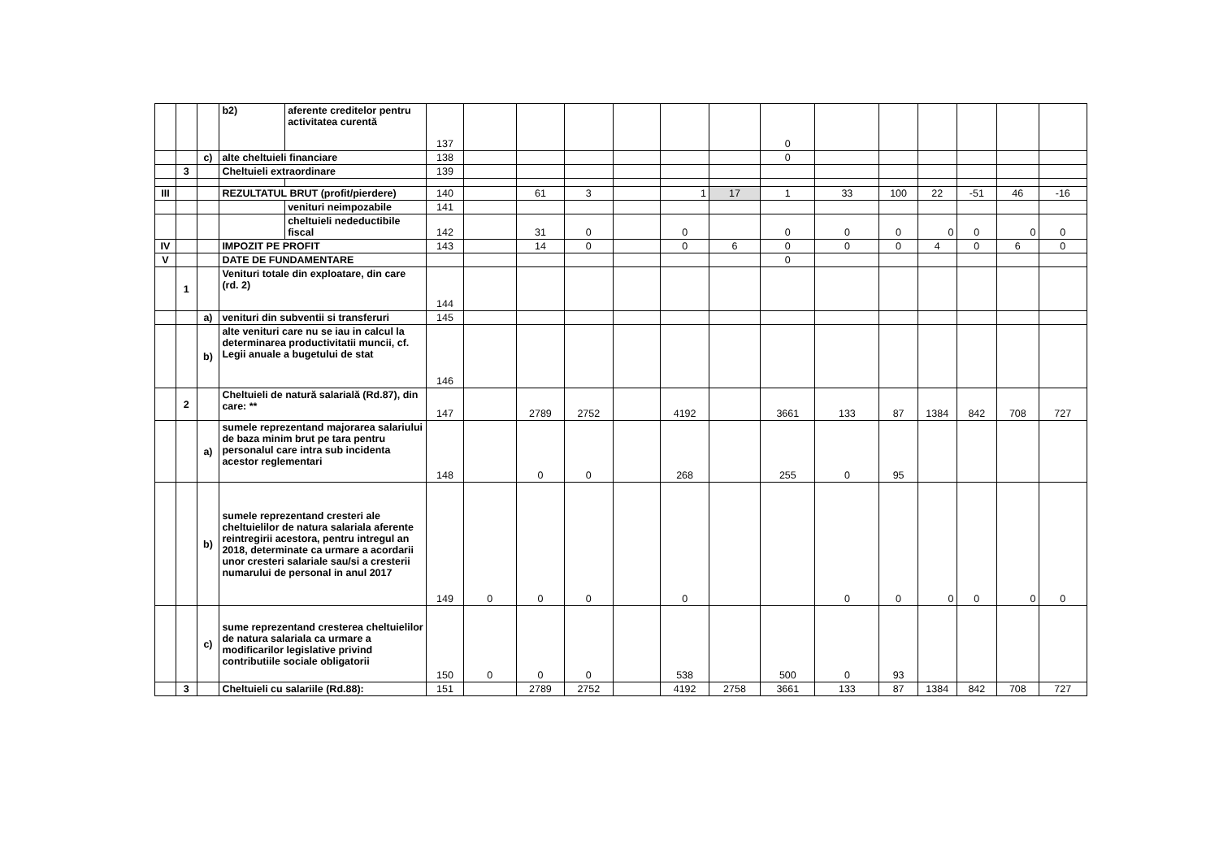| | | | b2) | aferente creditelor pentru activitatea curentă | 137 | | | | | | | 0 | | | | | | |
| | | c) | alte cheltuieli financiare | | 138 | | | | | | | 0 | | | | | | |
| | 3 | | Cheltuieli extraordinare | | 139 | | | | | | | | | | | | | |
| III | | | REZULTATUL BRUT (profit/pierdere) | | 140 | | 61 | 3 | | 1 | 17 | 1 | 33 | 100 | 22 | -51 | 46 | -16 |
| | | | | venituri neimpozabile | 141 | | | | | | | | | | | | | |
| | | | | cheltuieli nedeductibile fiscal | 142 | | 31 | 0 | | 0 | | 0 | 0 | 0 | 0 | 0 | 0 | 0 |
| IV | | | IMPOZIT PE PROFIT | | 143 | | 14 | 0 | | 0 | 6 | 0 | 0 | 0 | 4 | 0 | 6 | 0 |
| V | | | DATE DE FUNDAMENTARE | | | | | | | | | 0 | | | | | | |
| | 1 | | Venituri totale din exploatare, din care (rd. 2) | | 144 | | | | | | | | | | | | | |
| | | a) | venituri din subventii si transferuri | | 145 | | | | | | | | | | | | | |
| | | b) | alte venituri care nu se iau in calcul la determinarea productivitatii muncii, cf. Legii anuale a bugetului de stat | | 146 | | | | | | | | | | | | | |
| | 2 | | Cheltuieli de natură salarială (Rd.87), din care: ** | | 147 | | 2789 | 2752 | | 4192 | | 3661 | 133 | 87 | 1384 | 842 | 708 | 727 |
| | | a) | sumele reprezentand majorarea salariului de baza minim brut pe tara pentru personalul care intra sub incidenta acestor reglementari | | 148 | | 0 | 0 | | 268 | | 255 | 0 | 95 | | | | |
| | | b) | sumele reprezentand cresteri ale cheltuielilor de natura salariala aferente reintregirii acestora, pentru intregul an 2018, determinate ca urmare a acordarii unor cresteri salariale sau/si a cresterii numarului de personal in anul 2017 | | 149 | 0 | 0 | 0 | | 0 | | | 0 | 0 | 0 | 0 | 0 | 0 |
| | | c) | sume reprezentand cresterea cheltuielilor de natura salariala ca urmare a modificarilor legislative privind contributiile sociale obligatorii | | 150 | 0 | 0 | 0 | | 538 | | 500 | 0 | 93 | | | | |
| | 3 | | Cheltuieli cu salariile (Rd.88): | | 151 | | 2789 | 2752 | | 4192 | 2758 | 3661 | 133 | 87 | 1384 | 842 | 708 | 727 |